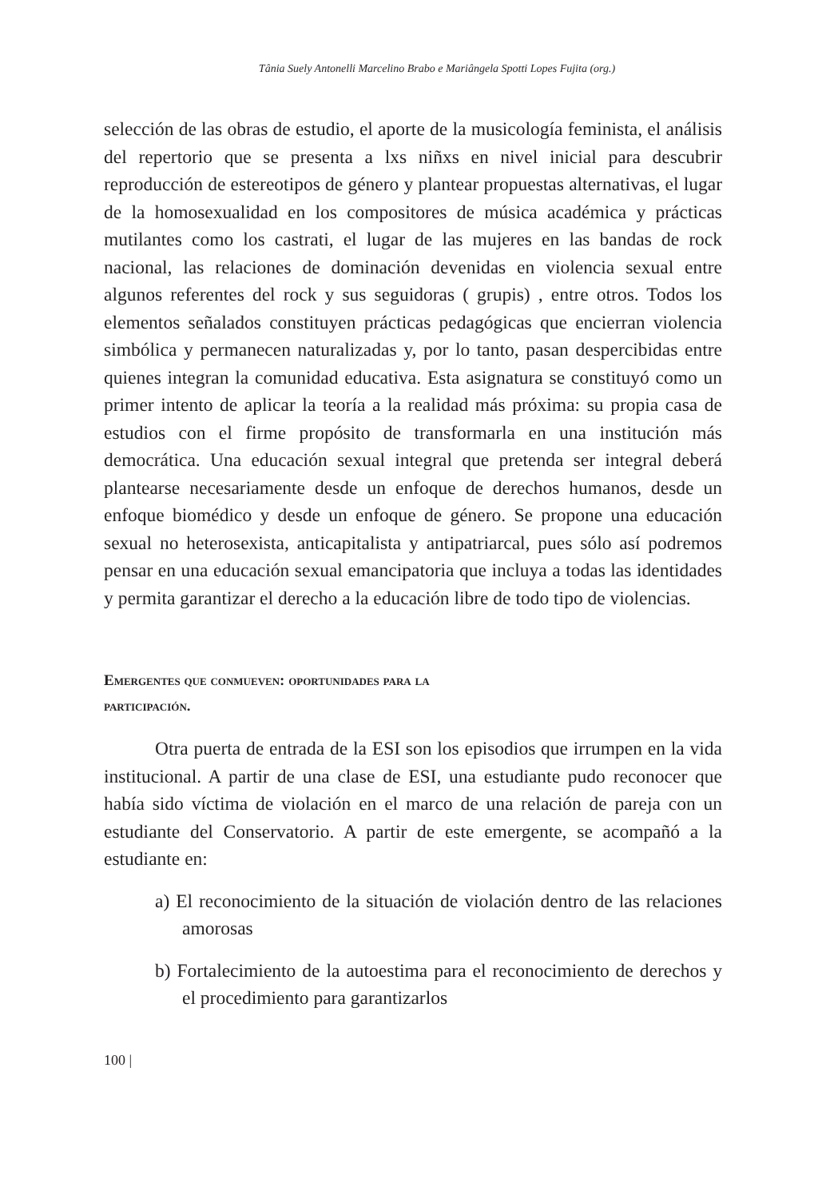Tânia Suely Antonelli Marcelino Brabo e Mariângela Spotti Lopes Fujita (org.)
selección de las obras de estudio, el aporte de la musicología feminista, el análisis del repertorio que se presenta a lxs niñxs en nivel inicial para descubrir reproducción de estereotipos de género y plantear propuestas alternativas, el lugar de la homosexualidad en los compositores de música académica y prácticas mutilantes como los castrati, el lugar de las mujeres en las bandas de rock nacional, las relaciones de dominación devenidas en violencia sexual entre algunos referentes del rock y sus seguidoras ( grupis) , entre otros. Todos los elementos señalados constituyen prácticas pedagógicas que encierran violencia simbólica y permanecen naturalizadas y, por lo tanto, pasan despercibidas entre quienes integran la comunidad educativa. Esta asignatura se constituyó como un primer intento de aplicar la teoría a la realidad más próxima: su propia casa de estudios con el firme propósito de transformarla en una institución más democrática. Una educación sexual integral que pretenda ser integral deberá plantearse necesariamente desde un enfoque de derechos humanos, desde un enfoque biomédico y desde un enfoque de género. Se propone una educación sexual no heterosexista, anticapitalista y antipatriarcal, pues sólo así podremos pensar en una educación sexual emancipatoria que incluya a todas las identidades y permita garantizar el derecho a la educación libre de todo tipo de violencias.
Emergentes que conmueven: oportunidades para la
participación.
Otra puerta de entrada de la ESI son los episodios que irrumpen en la vida institucional. A partir de una clase de ESI, una estudiante pudo reconocer que había sido víctima de violación en el marco de una relación de pareja con un estudiante del Conservatorio. A partir de este emergente, se acompañó a la estudiante en:
a) El reconocimiento de la situación de violación dentro de las relaciones amorosas
b) Fortalecimiento de la autoestima para el reconocimiento de derechos y el procedimiento para garantizarlos
100 |